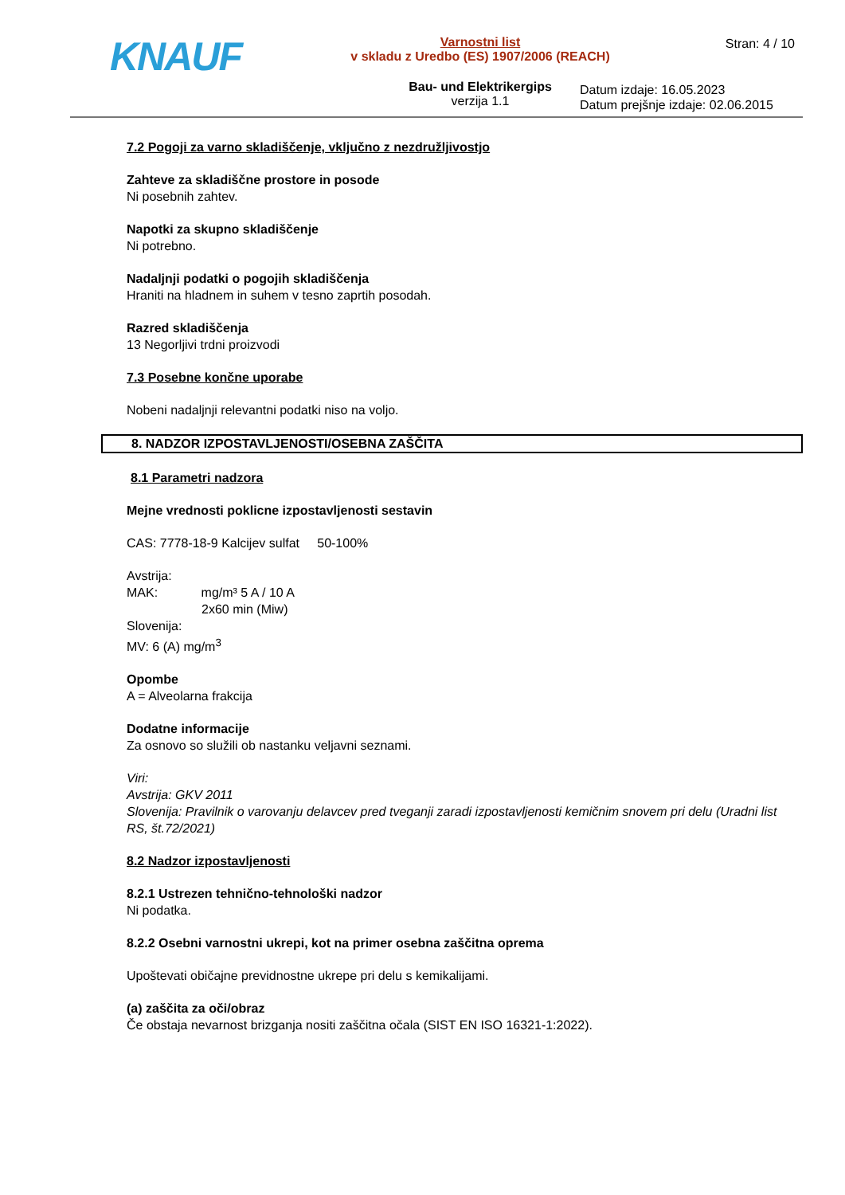KNAUF
Varnostni list
v skladu z Uredbo (ES) 1907/2006 (REACH)
Bau- und Elektrikergips
verzija 1.1
Stran: 4 / 10
Datum izdaje: 16.05.2023
Datum prejšnje izdaje: 02.06.2015
7.2 Pogoji za varno skladiščenje, vključno z nezdružljivostjo
Zahteve za skladiščne prostore in posode
Ni posebnih zahtev.
Napotki za skupno skladiščenje
Ni potrebno.
Nadaljnji podatki o pogojih skladiščenja
Hraniti na hladnem in suhem v tesno zaprtih posodah.
Razred skladiščenja
13 Negorljivi trdni proizvodi
7.3 Posebne končne uporabe
Nobeni nadaljnji relevantni podatki niso na voljo.
8. NADZOR IZPOSTAVLJENOSTI/OSEBNA ZAŠČITA
8.1 Parametri nadzora
Mejne vrednosti poklicne izpostavljenosti sestavin
CAS: 7778-18-9 Kalcijev sulfat 50-100%
Avstrija:
MAK: mg/m³ 5 A / 10 A
2x60 min (Miw)
Slovenija:
MV: 6 (A) mg/m<sup>3</sup>
Opombe
A = Alveolarna frakcija
Dodatne informacije
Za osnovo so služili ob nastanku veljavni seznami.
Viri:
Avstrija: GKV 2011
Slovenija: Pravilnik o varovanju delavcev pred tveganji zaradi izpostavljenosti kemičnim snovem pri delu (Uradni list RS, št.72/2021)
8.2 Nadzor izpostavljenosti
8.2.1 Ustrezen tehnično-tehnološki nadzor
Ni podatka.
8.2.2 Osebni varnostni ukrepi, kot na primer osebna zaščitna oprema
Upoštevati običajne previdnostne ukrepe pri delu s kemikalijami.
(a) zaščita za oči/obraz
Če obstaja nevarnost brizganja nositi zaščitna očala (SIST EN ISO 16321-1:2022).